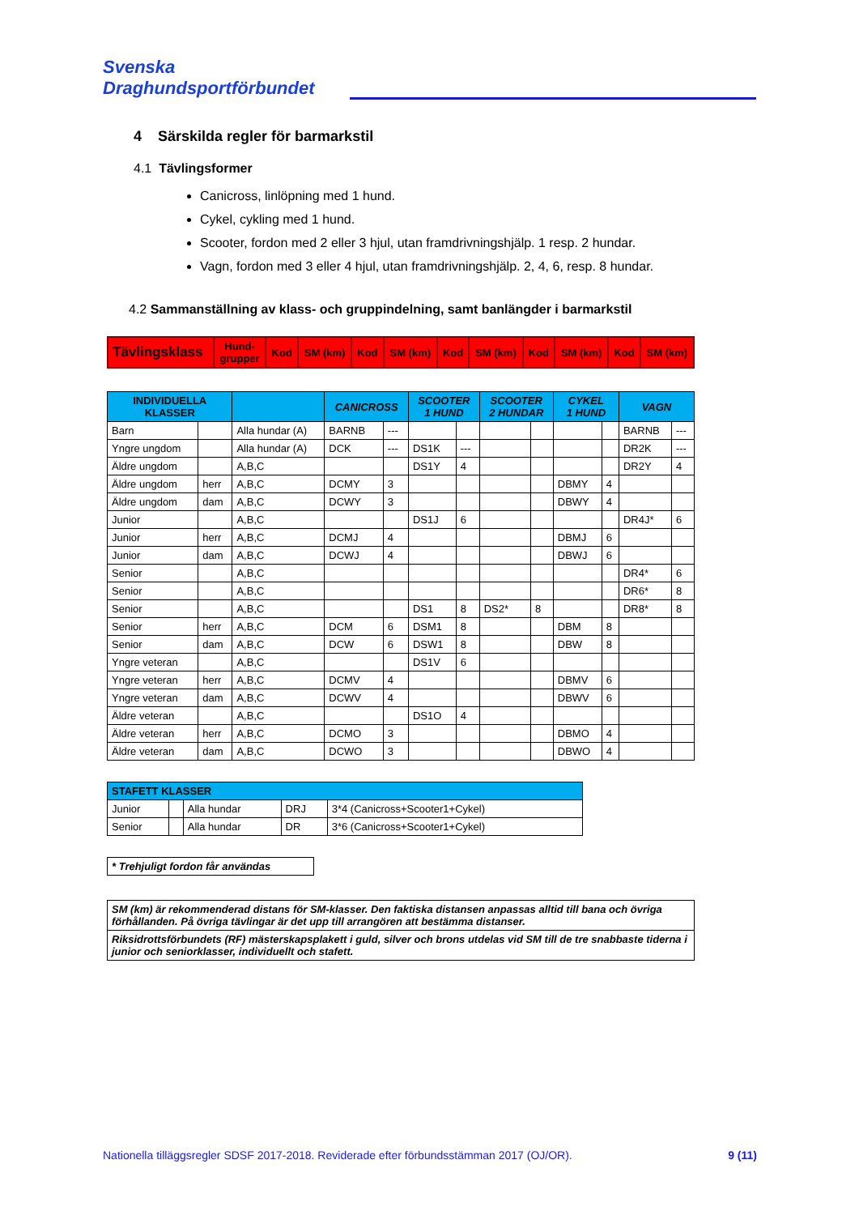Svenska
Draghundsportförbundet
4 Särskilda regler för barmarkstil
4.1 Tävlingsformer
Canicross, linlöpning med 1 hund.
Cykel, cykling med 1 hund.
Scooter, fordon med 2 eller 3 hjul, utan framdrivningshjälp. 1 resp. 2 hundar.
Vagn, fordon med 3 eller 4 hjul, utan framdrivningshjälp. 2, 4, 6, resp. 8 hundar.
4.2 Sammanställning av klass- och gruppindelning, samt banlängder i barmarkstil
| Tävlingsklass | Hund- grupper | Kod | SM (km) | Kod | SM (km) | Kod | SM (km) | Kod | SM (km) | Kod | SM (km) |
| --- | --- | --- | --- | --- | --- | --- | --- | --- | --- | --- | --- |
| INDIVIDUELLA KLASSER | | | CANICROSS | | SCOOTER 1 HUND | | SCOOTER 2 HUNDAR | | CYKEL 1 HUND | | VAGN | |
| --- | --- | --- | --- | --- | --- | --- | --- | --- | --- | --- | --- | --- |
| Barn | | Alla hundar (A) | BARNB | --- | | | | | | | BARNB | --- |
| Yngre ungdom | | Alla hundar (A) | DCK | --- | DS1K | --- | | | | | DR2K | --- |
| Äldre ungdom | | A,B,C | | | DS1Y | 4 | | | | | DR2Y | 4 |
| Äldre ungdom | herr | A,B,C | DCMY | 3 | | | | | DBMY | 4 | | |
| Äldre ungdom | dam | A,B,C | DCWY | 3 | | | | | DBWY | 4 | | |
| Junior | | A,B,C | | | DS1J | 6 | | | | | DR4J* | 6 |
| Junior | herr | A,B,C | DCMJ | 4 | | | | | DBMJ | 6 | | |
| Junior | dam | A,B,C | DCWJ | 4 | | | | | DBWJ | 6 | | |
| Senior | | A,B,C | | | | | | | | | DR4* | 6 |
| Senior | | A,B,C | | | | | | | | | DR6* | 8 |
| Senior | | A,B,C | | | DS1 | 8 | DS2* | 8 | | | DR8* | 8 |
| Senior | herr | A,B,C | DCM | 6 | DSM1 | 8 | | | DBM | 8 | | |
| Senior | dam | A,B,C | DCW | 6 | DSW1 | 8 | | | DBW | 8 | | |
| Yngre veteran | | A,B,C | | | DS1V | 6 | | | | | | |
| Yngre veteran | herr | A,B,C | DCMV | 4 | | | | | DBMV | 6 | | |
| Yngre veteran | dam | A,B,C | DCWV | 4 | | | | | DBWV | 6 | | |
| Äldre veteran | | A,B,C | | | DS1O | 4 | | | | | | |
| Äldre veteran | herr | A,B,C | DCMO | 3 | | | | | DBMO | 4 | | |
| Äldre veteran | dam | A,B,C | DCWO | 3 | | | | | DBWO | 4 | | |
| STAFETT KLASSER | | | | |
| --- | --- | --- | --- | --- |
| Junior | | Alla hundar | DRJ | 3*4 (Canicross+Scooter1+Cykel) |
| Senior | | Alla hundar | DR | 3*6 (Canicross+Scooter1+Cykel) |
| * Trehjuligt fordon får användas |
| SM (km) är rekommenderad distans för SM-klasser. Den faktiska distansen anpassas alltid till bana och övriga förhållanden. På övriga tävlingar är det upp till arrangören att bestämma distanser. |
| Riksidrottsförbundets (RF) mästerskapsplakett i guld, silver och brons utdelas vid SM till de tre snabbaste tiderna i junior och seniorklasser, individuellt och stafett. |
Nationella tilläggsregler SDSF 2017-2018. Reviderade efter förbundsstämman 2017 (OJ/OR). 9 (11)